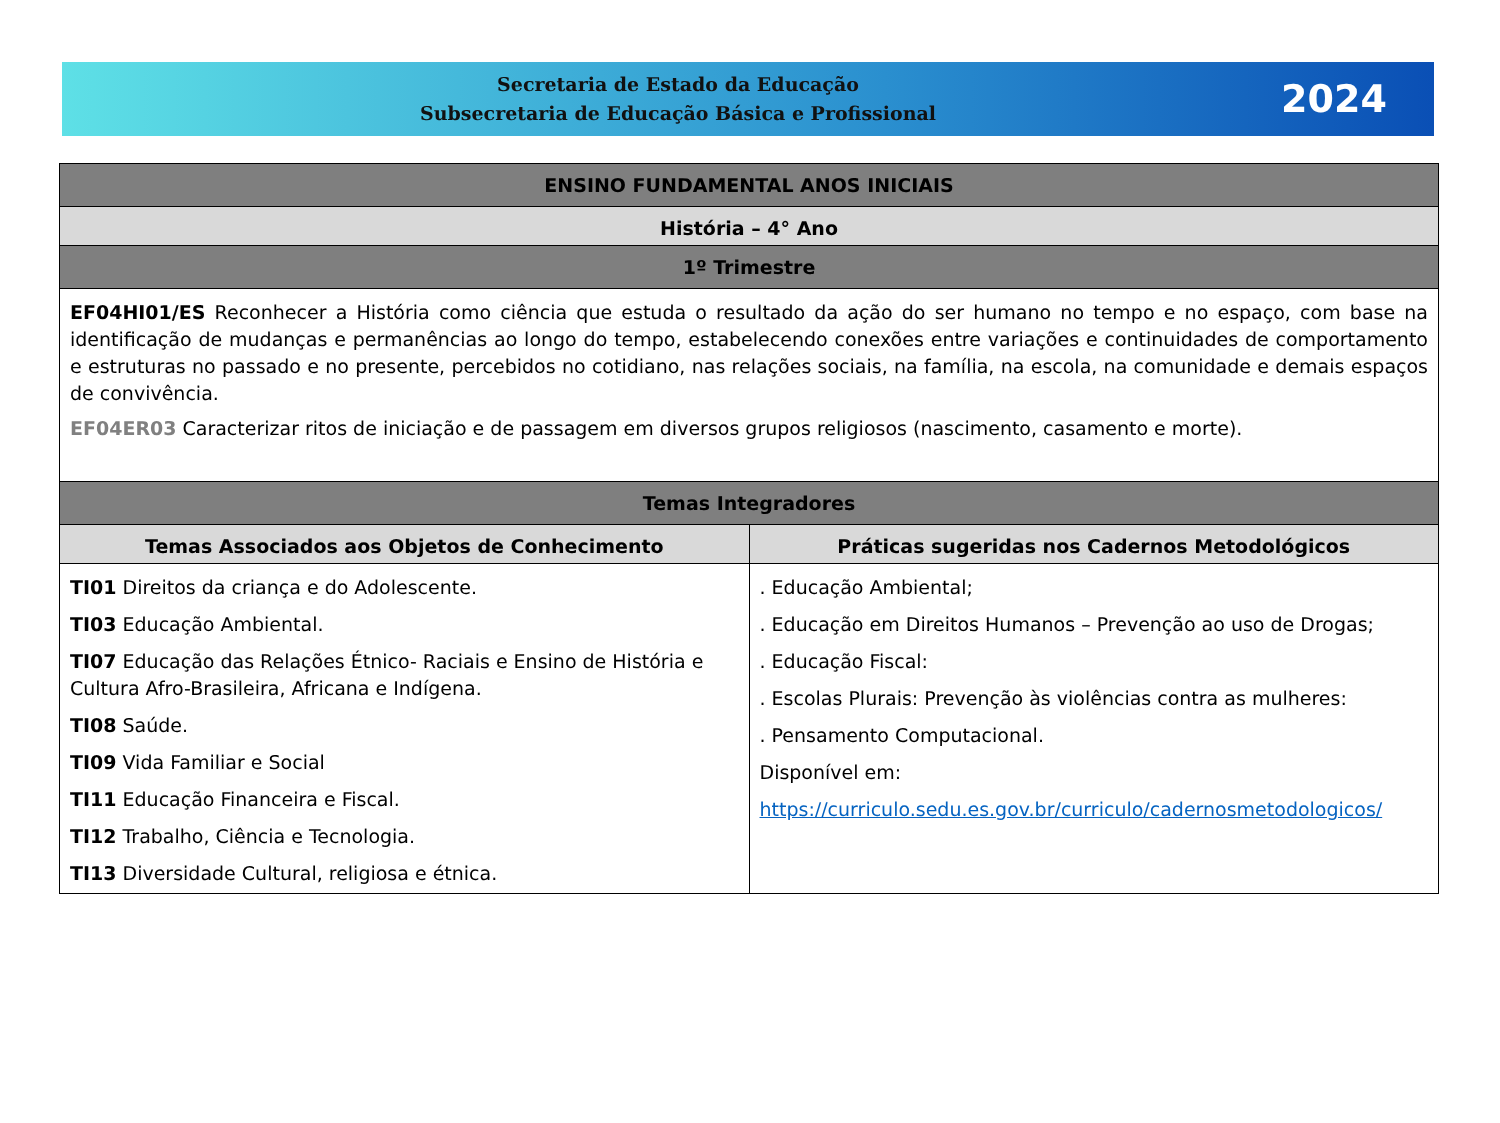Secretaria de Estado da Educação
Subsecretaria de Educação Básica e Profissional
2024
| ENSINO FUNDAMENTAL ANOS INICIAIS | |
| --- | --- |
| História – 4° Ano | |
| 1º Trimestre | |
| EF04HI01/ES Reconhecer a História como ciência que estuda o resultado da ação do ser humano no tempo e no espaço, com base na identificação de mudanças e permanências ao longo do tempo, estabelecendo conexões entre variações e continuidades de comportamento e estruturas no passado e no presente, percebidos no cotidiano, nas relações sociais, na família, na escola, na comunidade e demais espaços de convivência. EF04ER03 Caracterizar ritos de iniciação e de passagem em diversos grupos religiosos (nascimento, casamento e morte). | |
| Temas Integradores | |
| Temas Associados aos Objetos de Conhecimento | Práticas sugeridas nos Cadernos Metodológicos |
| TI01 Direitos da criança e do Adolescente. TI03 Educação Ambiental. TI07 Educação das Relações Étnico- Raciais e Ensino de História e Cultura Afro-Brasileira, Africana e Indígena. TI08 Saúde. TI09 Vida Familiar e Social TI11 Educação Financeira e Fiscal. TI12 Trabalho, Ciência e Tecnologia. TI13 Diversidade Cultural, religiosa e étnica. | . Educação Ambiental; . Educação em Direitos Humanos – Prevenção ao uso de Drogas; . Educação Fiscal: . Escolas Plurais: Prevenção às violências contra as mulheres: . Pensamento Computacional. Disponível em: https://curriculo.sedu.es.gov.br/curriculo/cadernosmetodologicos/ |